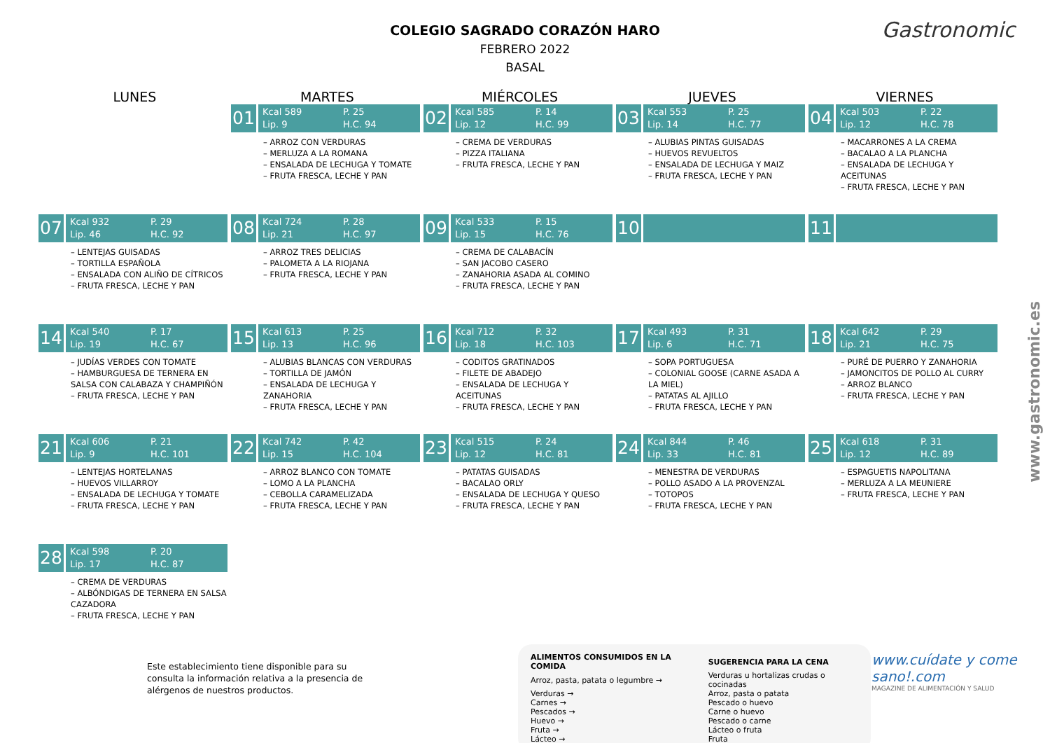Gastronomic
www.gastronomic.es
COLEGIO SAGRADO CORAZÓN HARO
FEBRERO 2022
BASAL
LUNES
MARTES
MIÉRCOLES
JUEVES
VIERNES
01
Kcal 589 P. 25 Lip. 9 H.C. 94
– ARROZ CON VERDURAS
– MERLUZA A LA ROMANA
– ENSALADA DE LECHUGA Y TOMATE
– FRUTA FRESCA, LECHE Y PAN
02
Kcal 585 P. 14 Lip. 12 H.C. 99
– CREMA DE VERDURAS
– PIZZA ITALIANA
– FRUTA FRESCA, LECHE Y PAN
03
Kcal 553 P. 25 Lip. 14 H.C. 77
– ALUBIAS PINTAS GUISADAS
– HUEVOS REVUELTOS
– ENSALADA DE LECHUGA Y MAIZ
– FRUTA FRESCA, LECHE Y PAN
04
Kcal 503 P. 22 Lip. 12 H.C. 78
– MACARRONES A LA CREMA
– BACALAO A LA PLANCHA
– ENSALADA DE LECHUGA Y ACEITUNAS
– FRUTA FRESCA, LECHE Y PAN
07
Kcal 932 P. 29 Lip. 46 H.C. 92
– LENTEJAS GUISADAS
– TORTILLA ESPAÑOLA
– ENSALADA CON ALIÑO DE CÍTRICOS
– FRUTA FRESCA, LECHE Y PAN
08
Kcal 724 P. 28 Lip. 21 H.C. 97
– ARROZ TRES DELICIAS
– PALOMETA A LA RIOJANA
– FRUTA FRESCA, LECHE Y PAN
09
Kcal 533 P. 15 Lip. 15 H.C. 76
– CREMA DE CALABACÍN
– SAN JACOBO CASERO
– ZANAHORIA ASADA AL COMINO
– FRUTA FRESCA, LECHE Y PAN
10
11
14
Kcal 540 P. 17 Lip. 19 H.C. 67
– JUDÍAS VERDES CON TOMATE
– HAMBURGUESA DE TERNERA EN SALSA CON CALABAZA Y CHAMPIÑÓN
– FRUTA FRESCA, LECHE Y PAN
15
Kcal 613 P. 25 Lip. 13 H.C. 96
– ALUBIAS BLANCAS CON VERDURAS
– TORTILLA DE JAMÓN
– ENSALADA DE LECHUGA Y ZANAHORIA
– FRUTA FRESCA, LECHE Y PAN
16
Kcal 712 P. 32 Lip. 18 H.C. 103
– CODITOS GRATINADOS
– FILETE DE ABADEJO
– ENSALADA DE LECHUGA Y ACEITUNAS
– FRUTA FRESCA, LECHE Y PAN
17
Kcal 493 P. 31 Lip. 6 H.C. 71
– SOPA PORTUGUESA
– COLONIAL GOOSE (CARNE ASADA A LA MIEL)
– PATATAS AL AJILLO
– FRUTA FRESCA, LECHE Y PAN
18
Kcal 642 P. 29 Lip. 21 H.C. 75
– PURÉ DE PUERRO Y ZANAHORIA
– JAMONCITOS DE POLLO AL CURRY
– ARROZ BLANCO
– FRUTA FRESCA, LECHE Y PAN
21
Kcal 606 P. 21 Lip. 9 H.C. 101
– LENTEJAS HORTELANAS
– HUEVOS VILLARROY
– ENSALADA DE LECHUGA Y TOMATE
– FRUTA FRESCA, LECHE Y PAN
22
Kcal 742 P. 42 Lip. 15 H.C. 104
– ARROZ BLANCO CON TOMATE
– LOMO A LA PLANCHA
– CEBOLLA CARAMELIZADA
– FRUTA FRESCA, LECHE Y PAN
23
Kcal 515 P. 24 Lip. 12 H.C. 81
– PATATAS GUISADAS
– BACALAO ORLY
– ENSALADA DE LECHUGA Y QUESO
– FRUTA FRESCA, LECHE Y PAN
24
Kcal 844 P. 46 Lip. 33 H.C. 81
– MENESTRA DE VERDURAS
– POLLO ASADO A LA PROVENZAL
– TOTOPOS
– FRUTA FRESCA, LECHE Y PAN
25
Kcal 618 P. 31 Lip. 12 H.C. 89
– ESPAGUETIS NAPOLITANA
– MERLUZA A LA MEUNIERE
– FRUTA FRESCA, LECHE Y PAN
28
Kcal 598 P. 20 Lip. 17 H.C. 87
– CREMA DE VERDURAS
– ALBÓNDIGAS DE TERNERA EN SALSA CAZADORA
– FRUTA FRESCA, LECHE Y PAN
Este establecimiento tiene disponible para su consulta la información relativa a la presencia de alérgenos de nuestros productos.
| ALIMENTOS CONSUMIDOS EN LA COMIDA | SUGERENCIA PARA LA CENA |
| --- | --- |
| Arroz, pasta, patata o legumbre → | Verduras u hortalizas crudas o cocinadas |
| Verduras → | Arroz, pasta o patata |
| Carnes → | Pescado o huevo |
| Pescados → | Carne o huevo |
| Huevo → | Pescado o carne |
| Fruta → | Lácteo o fruta |
| Lácteo → | Fruta |
www.cuídate y come sano!.com
MAGAZINE DE ALIMENTACIÓN Y SALUD